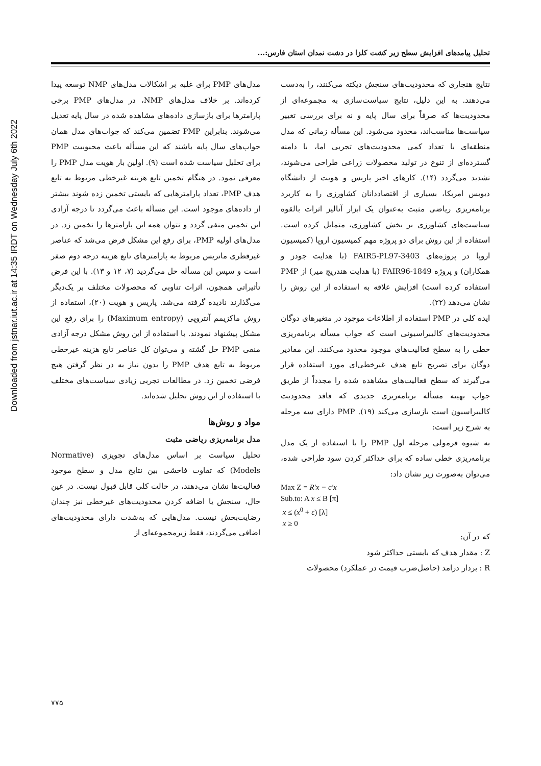Downloaded from jstnar.iut.ac.ir at 14:35 IRDT on Wednesday July 6th 2022
تحلیل پیامدهای افزایش سطح زیر کشت کلزا در دشت نمدان استان فارس:...
مدل‌های PMP برای غلبه بر اشکالات مدل‌های NMP توسعه پیدا کرده‌اند. بر خلاف مدل‌های NMP، در مدل‌های PMP برخی پارامترها برای بازسازی داده‌های مشاهده شده در سال پایه تعدیل می‌شوند. بنابراین PMP تضمین می‌کند که جواب‌های مدل همان جواب‌های سال پایه باشند که این مسأله باعث محبوبیت PMP برای تحلیل سیاست شده است (۹). اولین بار هویت مدل PMP را معرفی نمود. در هنگام تخمین تابع هزینه غیرخطی مربوط به تابع هدف PMP، تعداد پارامترهایی که بایستی تخمین زده شوند بیشتر از داده‌های موجود است. این مسأله باعث می‌گردد تا درجه آزادی این تخمین منفی گردد و نتوان همه این پارامترها را تخمین زد. در مدل‌های اولیه PMP، برای رفع این مشکل فرض می‌شد که عناصر غیرقطری ماتریس مربوط به پارامترهای تابع هزینه درجه دوم صفر است و سپس این مسأله حل می‌گردید (۷، ۱۲ و ۱۳). با این فرض تأثیراتی همچون، اثرات تناوبی که محصولات مختلف بر یک‌دیگر می‌گذارند نادیده گرفته می‌شد. پاریس و هویت (۲۰)، استفاده از روش ماکزیمم آنتروپی (Maximum entropy) را برای رفع این مشکل پیشنهاد نمودند. با استفاده از این روش مشکل درجه آزادی منفی PMP حل گشته و می‌توان کل عناصر تابع هزینه غیرخطی مربوط به تابع هدف PMP را بدون نیاز به در نظر گرفتن هیچ فرضی تخمین زد. در مطالعات تجربی زیادی سیاست‌های مختلف با استفاده از این روش تحلیل شده‌اند.
مواد و روش‌ها
مدل برنامه‌ریزی ریاضی مثبت
تحلیل سیاست بر اساس مدل‌های تجویزی (Normative Models) که تفاوت فاحشی بین نتایج مدل و سطح موجود فعالیت‌ها نشان می‌دهند، در حالت کلی قابل قبول نیست. در عین حال، سنجش یا اضافه کردن محدودیت‌های غیرخطی نیز چندان رضایت‌بخش نیست. مدل‌هایی که به‌شدت دارای محدودیت‌های اضافی می‌گردند، فقط زیرمجموعه‌ای از
نتایج هنجاری که محدودیت‌های سنجش دیکته می‌کنند، را به‌دست می‌دهند. به این دلیل، نتایج سیاست‌سازی به مجموعه‌ای از محدودیت‌ها که صرفاً برای سال پایه و نه برای بررسی تغییر سیاست‌ها مناسب‌اند، محدود می‌شود. این مسأله زمانی که مدل منطقه‌ای با تعداد کمی محدودیت‌های تجربی اما، با دامنه گسترده‌ای از تنوع در تولید محصولات زراعی طراحی می‌شوند، تشدید می‌گردد (۱۴). کارهای اخیر پاریس و هویت از دانشگاه دیویس امریکا، بسیاری از اقتصاددانان کشاورزی را به کاربرد برنامه‌ریزی ریاضی مثبت به‌عنوان یک ابزار آنالیز اثرات بالقوه سیاست‌های کشاورزی بر بخش کشاورزی، متمایل کرده است. استفاده از این روش برای دو پروژه مهم کمیسیون اروپا (کمیسیون اروپا در پروژه‌های FAIR5-PL97-3403 (با هدایت جودز و همکاران) و پروژه FAIR96-1849 (با هدایت هندریچ میر) از PMP استفاده کرده است) افزایش علاقه به استفاده از این روش را نشان می‌دهد (۲۲).
ایده کلی در PMP استفاده از اطلاعات موجود در متغیرهای دوگان محدودیت‌های کالیبراسیونی است که جواب مسأله برنامه‌ریزی خطی را به سطح فعالیت‌های موجود محدود می‌کنند. این مقادیر دوگان برای تصریح تابع هدف غیرخطی‌ای مورد استفاده قرار می‌گیرند که سطح فعالیت‌های مشاهده شده را مجدداً از طریق جواب بهینه مسأله برنامه‌ریزی جدیدی که فاقد محدودیت کالیبراسیون است بازسازی می‌کند (۱۹). PMP دارای سه مرحله به شرح زیر است:
به شیوه فرمولی مرحله اول PMP را با استفاده از یک مدل برنامه‌ریزی خطی ساده که برای حداکثر کردن سود طراحی شده، می‌توان به‌صورت زیر نشان داد:
Max Z = R′x − c′x
Sub.to: A x ≤ B [π]
x ≤ (x<sup>0</sup> + ε) [λ]
x ≥ 0
که در آن:
Z : مقدار هدف که بایستی حداکثر شود
R : بردار درامد (حاصل‌ضرب قیمت در عملکرد) محصولات
۷۷۵